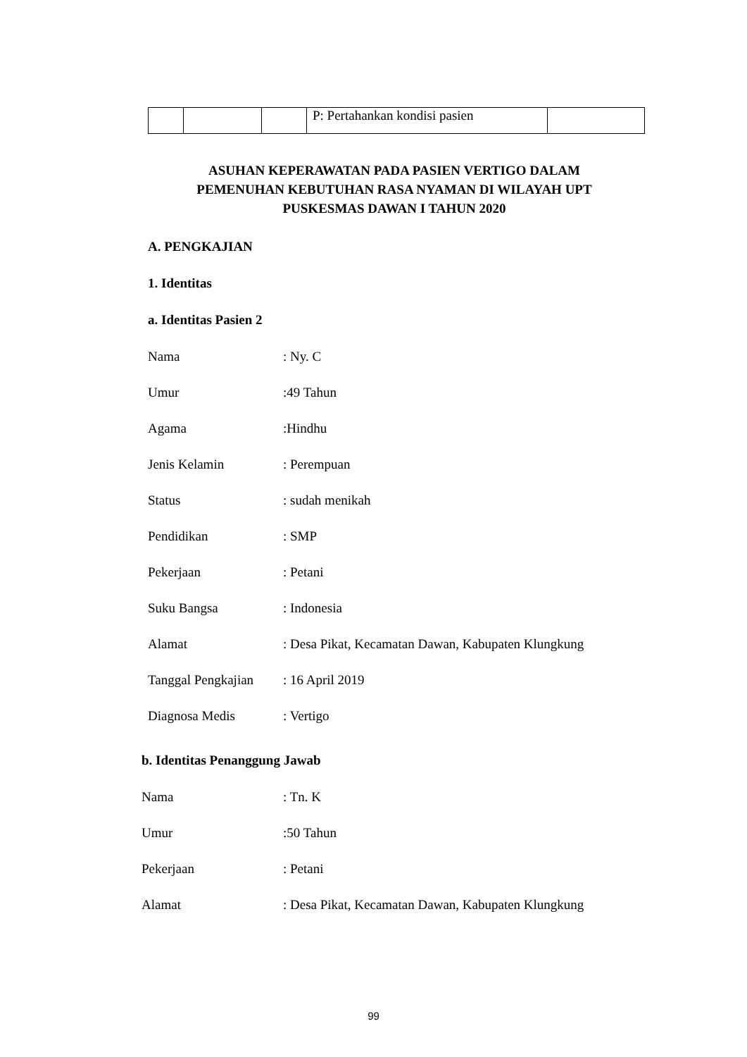| | | | P: Pertahankan kondisi pasien | |
ASUHAN KEPERAWATAN PADA PASIEN VERTIGO DALAM
PEMENUHAN KEBUTUHAN RASA NYAMAN DI WILAYAH UPT
PUSKESMAS DAWAN I TAHUN 2020
A. PENGKAJIAN
1. Identitas
a. Identitas Pasien 2
Nama: Ny. C
Umur:49 Tahun
Agama:Hindhu
Jenis Kelamin: Perempuan
Status: sudah menikah
Pendidikan: SMP
Pekerjaan: Petani
Suku Bangsa: Indonesia
Alamat: Desa Pikat, Kecamatan Dawan, Kabupaten Klungkung
Tanggal Pengkajian: 16 April 2019
Diagnosa Medis: Vertigo
b. Identitas Penanggung Jawab
Nama: Tn. K
Umur:50 Tahun
Pekerjaan: Petani
Alamat: Desa Pikat, Kecamatan Dawan, Kabupaten Klungkung
99